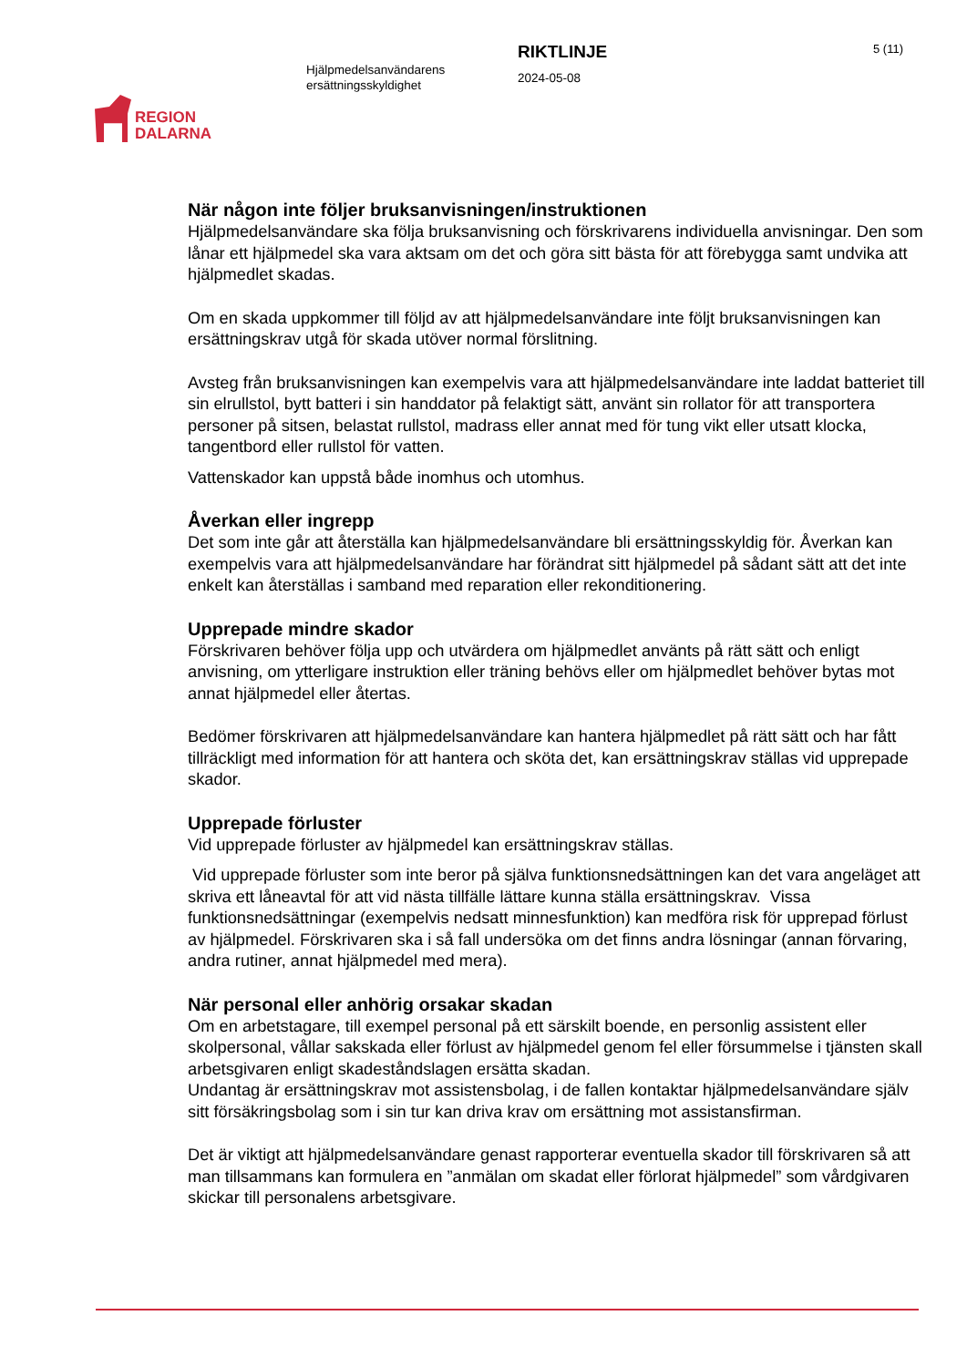REGION
DALARNA
Hjälpmedelsanvändarens ersättningsskyldighet
RIKTLINJE
2024-05-08
5 (11)
När någon inte följer bruksanvisningen/instruktionen
Hjälpmedelsanvändare ska följa bruksanvisning och förskrivarens individuella anvisningar. Den som lånar ett hjälpmedel ska vara aktsam om det och göra sitt bästa för att förebygga samt undvika att hjälpmedlet skadas.
Om en skada uppkommer till följd av att hjälpmedelsanvändare inte följt bruksanvisningen kan ersättningskrav utgå för skada utöver normal förslitning.
Avsteg från bruksanvisningen kan exempelvis vara att hjälpmedelsanvändare inte laddat batteriet till sin elrullstol, bytt batteri i sin handdator på felaktigt sätt, använt sin rollator för att transportera personer på sitsen, belastat rullstol, madrass eller annat med för tung vikt eller utsatt klocka, tangentbord eller rullstol för vatten.
Vattenskador kan uppstå både inomhus och utomhus.
Åverkan eller ingrepp
Det som inte går att återställa kan hjälpmedelsanvändare bli ersättningsskyldig för. Åverkan kan exempelvis vara att hjälpmedelsanvändare har förändrat sitt hjälpmedel på sådant sätt att det inte enkelt kan återställas i samband med reparation eller rekonditionering.
Upprepade mindre skador
Förskrivaren behöver följa upp och utvärdera om hjälpmedlet använts på rätt sätt och enligt anvisning, om ytterligare instruktion eller träning behövs eller om hjälpmedlet behöver bytas mot annat hjälpmedel eller återtas.
Bedömer förskrivaren att hjälpmedelsanvändare kan hantera hjälpmedlet på rätt sätt och har fått tillräckligt med information för att hantera och sköta det, kan ersättningskrav ställas vid upprepade skador.
Upprepade förluster
Vid upprepade förluster av hjälpmedel kan ersättningskrav ställas.
Vid upprepade förluster som inte beror på själva funktionsnedsättningen kan det vara angeläget att skriva ett låneavtal för att vid nästa tillfälle lättare kunna ställa ersättningskrav. Vissa funktionsnedsättningar (exempelvis nedsatt minnesfunktion) kan medföra risk för upprepad förlust av hjälpmedel. Förskrivaren ska i så fall undersöka om det finns andra lösningar (annan förvaring, andra rutiner, annat hjälpmedel med mera).
När personal eller anhörig orsakar skadan
Om en arbetstagare, till exempel personal på ett särskilt boende, en personlig assistent eller skolpersonal, vållar sakskada eller förlust av hjälpmedel genom fel eller försummelse i tjänsten skall arbetsgivaren enligt skadeståndslagen ersätta skadan.
Undantag är ersättningskrav mot assistensbolag, i de fallen kontaktar hjälpmedelsanvändare själv sitt försäkringsbolag som i sin tur kan driva krav om ersättning mot assistansfirman.
Det är viktigt att hjälpmedelsanvändare genast rapporterar eventuella skador till förskrivaren så att man tillsammans kan formulera en ”anmälan om skadat eller förlorat hjälpmedel” som vårdgivaren skickar till personalens arbetsgivare.